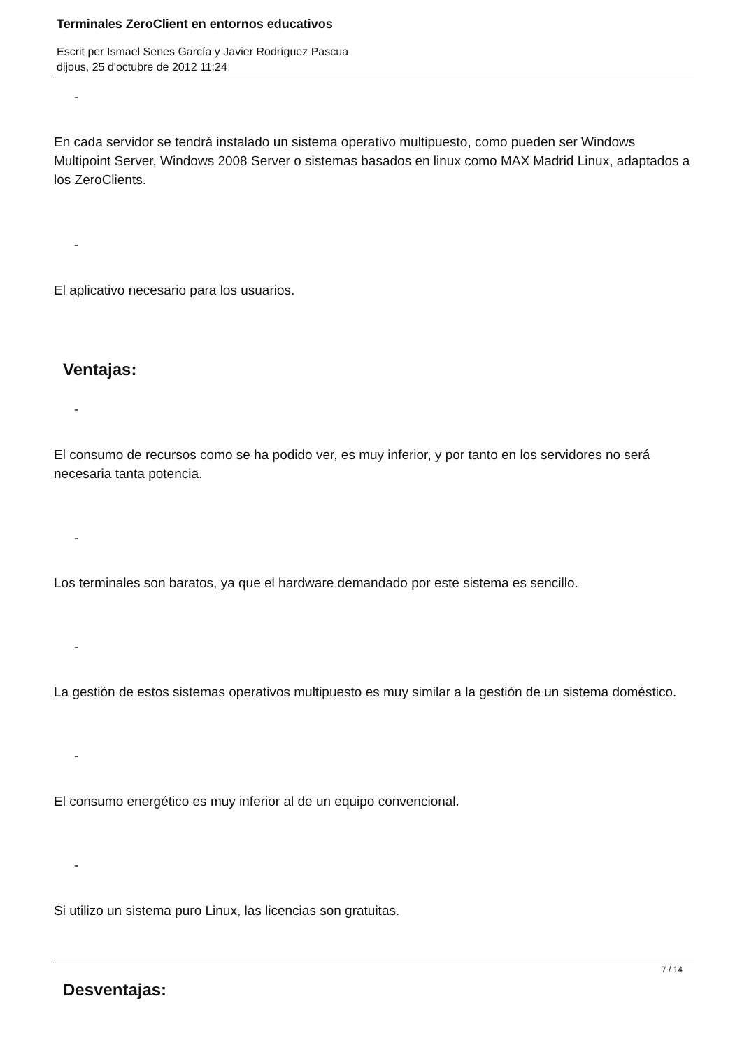Terminales ZeroClient en entornos educativos
Escrit per Ismael Senes García y Javier Rodríguez Pascua
dijous, 25 d'octubre de 2012 11:24
-
En cada servidor se tendrá instalado un sistema operativo multipuesto, como pueden ser Windows Multipoint Server, Windows 2008 Server o sistemas basados en linux como MAX Madrid Linux, adaptados a los ZeroClients.
-
El aplicativo necesario para los usuarios.
Ventajas:
-
El consumo de recursos como se ha podido ver, es muy inferior, y por tanto en los servidores no será necesaria tanta potencia.
-
Los terminales son baratos, ya que el hardware demandado por este sistema es sencillo.
-
La gestión de estos sistemas operativos multipuesto es muy similar a la gestión de un sistema doméstico.
-
El consumo energético es muy inferior al de un equipo convencional.
-
Si utilizo un sistema puro Linux, las licencias son gratuitas.
Desventajas:
7 / 14